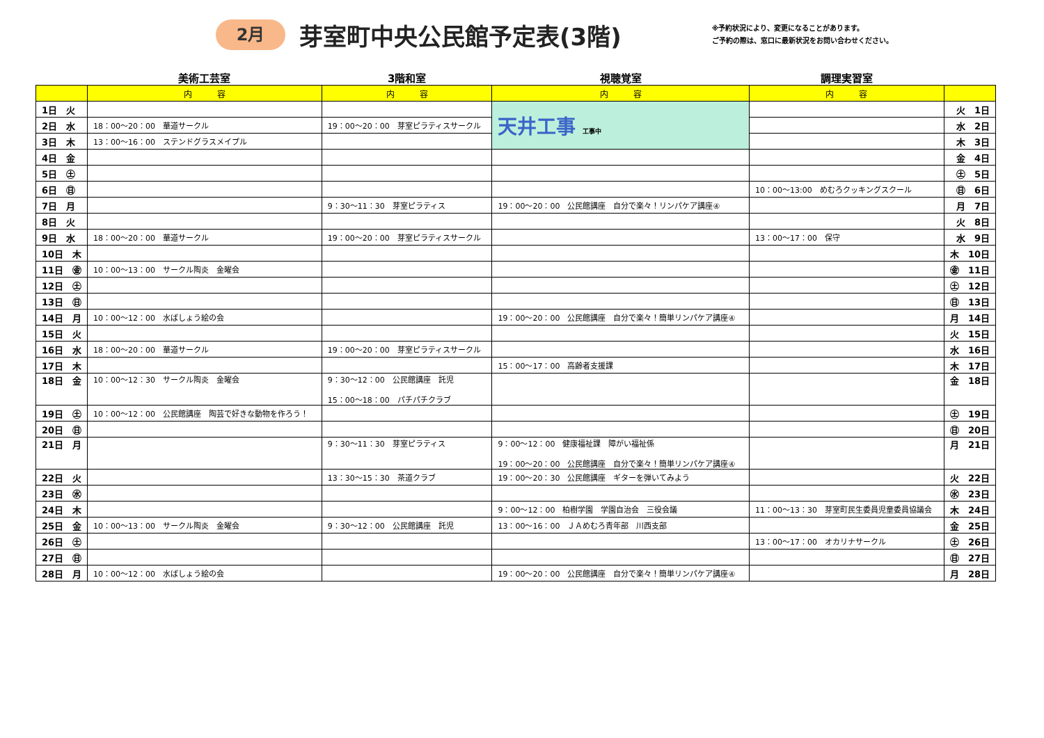2月
芽室町中央公民館予定表(3階)
※予約状況により、変更になることがあります。
ご予約の際は、窓口に最新状況をお問い合わせください。
| | 美術工芸室 | 3階和室 | 視聴覚室 | 調理実習室 | |
| | 内 容 | 内 容 | 内 容 | 内 容 | |
| 1日 火 | | | 天井工事 工事中 | | 火 1日 |
| 2日 水 | 18：00～20：00 華道サークル | 19：00～20：00 芽室ピラティスサークル | | | 水 2日 |
| 3日 木 | 13：00～16：00 ステンドグラスメイプル | | | | 木 3日 |
| 4日 金 | | | | | 金 4日 |
| 5日 ㊏ | | | | | ㊏ 5日 |
| 6日 ㊐ | | | | 10：00～13:00 めむろクッキングスクール | ㊐ 6日 |
| 7日 月 | | 9：30～11：30 芽室ピラティス | 19：00～20：00 公民館講座 自分で楽々！リンパケア講座④ | | 月 7日 |
| 8日 火 | | | | | 火 8日 |
| 9日 水 | 18：00～20：00 華道サークル | 19：00～20：00 芽室ピラティスサークル | | 13：00～17：00 保守 | 水 9日 |
| 10日 木 | | | | | 木 10日 |
| 11日 ㊎ | 10：00～13：00 サークル陶炎 金曜会 | | | | ㊎ 11日 |
| 12日 ㊏ | | | | | ㊏ 12日 |
| 13日 ㊐ | | | | | ㊐ 13日 |
| 14日 月 | 10：00～12：00 水ばしょう絵の会 | | 19：00～20：00 公民館講座 自分で楽々！簡単リンパケア講座④ | | 月 14日 |
| 15日 火 | | | | | 火 15日 |
| 16日 水 | 18：00～20：00 華道サークル | 19：00～20：00 芽室ピラティスサークル | | | 水 16日 |
| 17日 木 | | | 15：00～17：00 高齢者支援課 | | 木 17日 |
| 18日 金 | 10：00～12：30 サークル陶炎 金曜会 | 9：30～12：00 公民館講座 託児 15：00～18：00 パチパチクラブ | | | 金 18日 |
| 19日 ㊏ | 10：00～12：00 公民館講座 陶芸で好きな動物を作ろう！ | | | | ㊏ 19日 |
| 20日 ㊐ | | | | | ㊐ 20日 |
| 21日 月 | | 9：30～11：30 芽室ピラティス | 9：00～12：00 健康福祉課 障がい福祉係 19：00～20：00 公民館講座 自分で楽々！簡単リンパケア講座④ | | 月 21日 |
| 22日 火 | | 13：30～15：30 茶道クラブ | 19：00～20：30 公民館講座 ギターを弾いてみよう | | 火 22日 |
| 23日 ㊌ | | | | | ㊌ 23日 |
| 24日 木 | | | 9：00～12：00 柏樹学園 学園自治会 三役会議 | 11：00～13：30 芽室町民生委員児童委員協議会 | 木 24日 |
| 25日 金 | 10：00～13：00 サークル陶炎 金曜会 | 9：30～12：00 公民館講座 託児 | 13：00～16：00 ＪＡめむろ青年部 川西支部 | | 金 25日 |
| 26日 ㊏ | | | | 13：00～17：00 オカリナサークル | ㊏ 26日 |
| 27日 ㊐ | | | | | ㊐ 27日 |
| 28日 月 | 10：00～12：00 水ばしょう絵の会 | | 19：00～20：00 公民館講座 自分で楽々！簡単リンパケア講座④ | | 月 28日 |